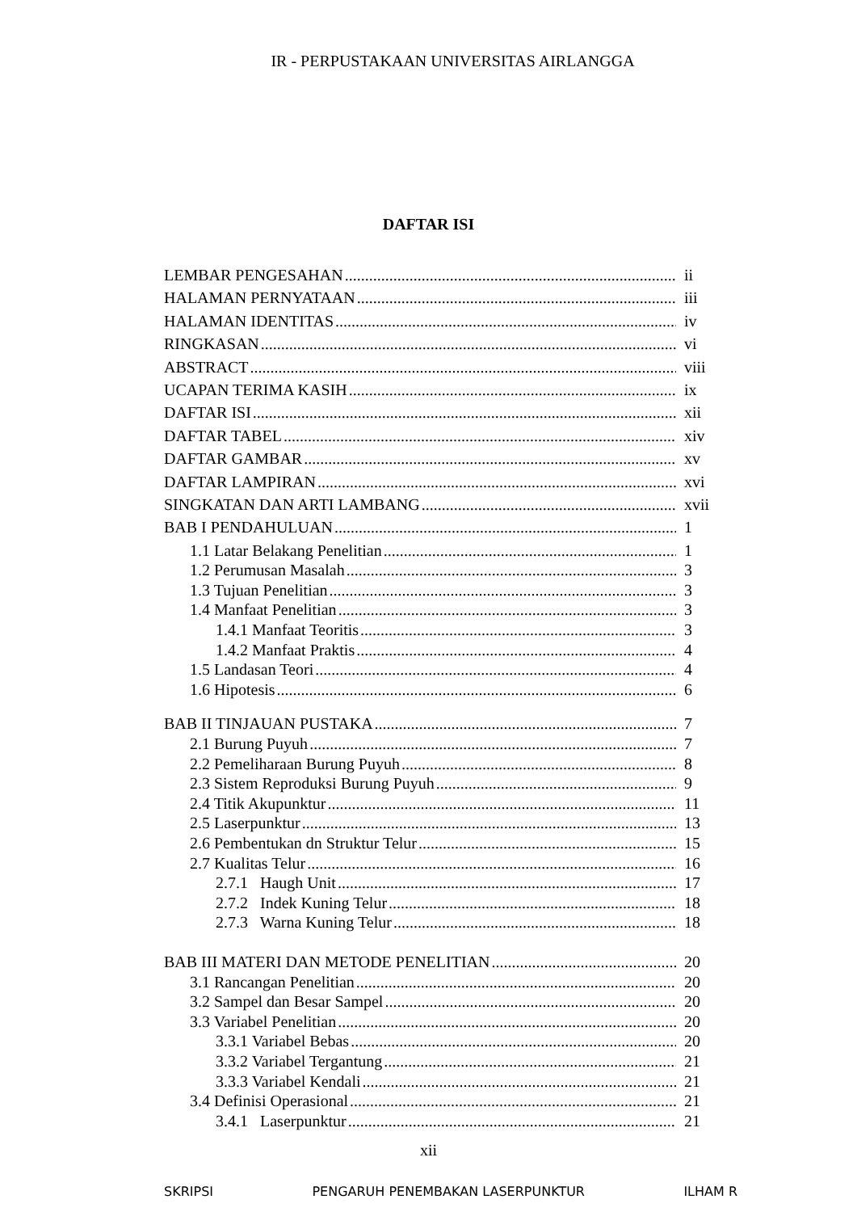IR - PERPUSTAKAAN UNIVERSITAS AIRLANGGA
DAFTAR ISI
LEMBAR PENGESAHAN ii
HALAMAN PERNYATAAN iii
HALAMAN IDENTITAS iv
RINGKASAN vi
ABSTRACT viii
UCAPAN TERIMA KASIH ix
DAFTAR ISI xii
DAFTAR TABEL xiv
DAFTAR GAMBAR xv
DAFTAR LAMPIRAN xvi
SINGKATAN DAN ARTI LAMBANG xvii
BAB I PENDAHULUAN 1
1.1 Latar Belakang Penelitian 1
1.2 Perumusan Masalah 3
1.3 Tujuan Penelitian 3
1.4 Manfaat Penelitian 3
1.4.1 Manfaat Teoritis 3
1.4.2 Manfaat Praktis 4
1.5 Landasan Teori 4
1.6 Hipotesis 6
BAB II TINJAUAN PUSTAKA 7
2.1 Burung Puyuh 7
2.2 Pemeliharaan Burung Puyuh 8
2.3 Sistem Reproduksi Burung Puyuh 9
2.4 Titik Akupunktur 11
2.5 Laserpunktur 13
2.6 Pembentukan dn Struktur Telur 15
2.7 Kualitas Telur 16
2.7.1 Haugh Unit 17
2.7.2 Indek Kuning Telur 18
2.7.3 Warna Kuning Telur 18
BAB III MATERI DAN METODE PENELITIAN 20
3.1 Rancangan Penelitian 20
3.2 Sampel dan Besar Sampel 20
3.3 Variabel Penelitian 20
3.3.1 Variabel Bebas 20
3.3.2 Variabel Tergantung 21
3.3.3 Variabel Kendali 21
3.4 Definisi Operasional 21
3.4.1 Laserpunktur 21
xii
SKRIPSI PENGARUH PENEMBAKAN LASERPUNKTUR ILHAM R